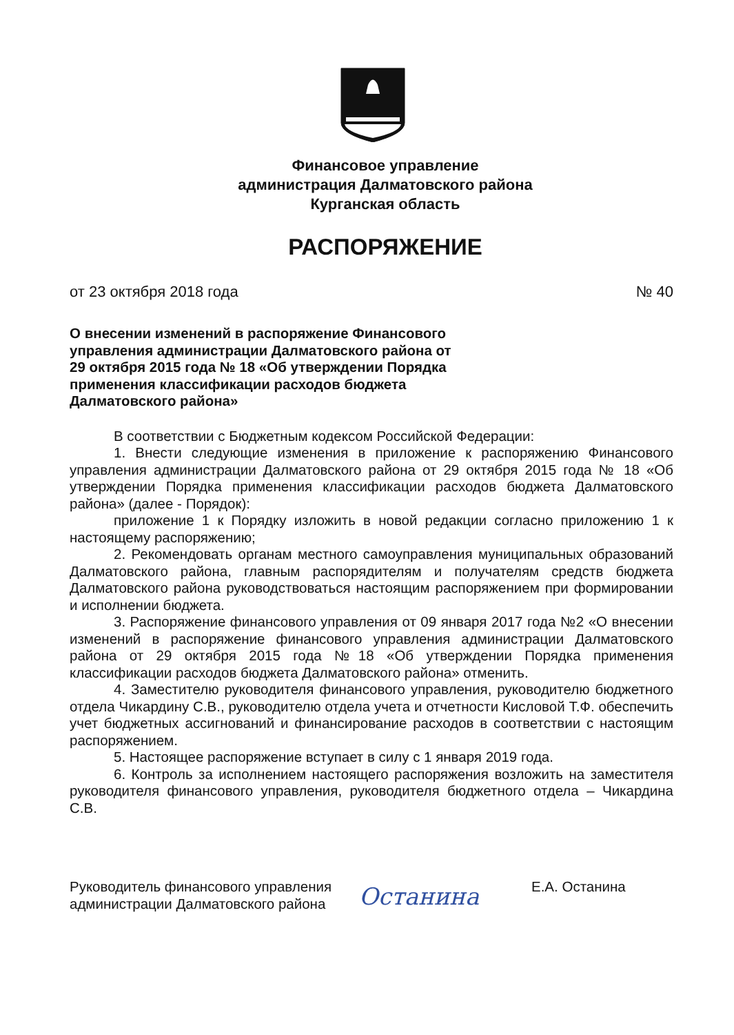Финансовое управление
администрация Далматовского района
Курганская область
РАСПОРЯЖЕНИЕ
от 23 октября 2018 года № 40
О внесении изменений в распоряжение Финансового управления администрации Далматовского района от 29 октября 2015 года № 18 «Об утверждении Порядка применения классификации расходов бюджета Далматовского района»
В соответствии с Бюджетным кодексом Российской Федерации:
1. Внести следующие изменения в приложение к распоряжению Финансового управления администрации Далматовского района от 29 октября 2015 года № 18 «Об утверждении Порядка применения классификации расходов бюджета Далматовского района» (далее - Порядок):
приложение 1 к Порядку изложить в новой редакции согласно приложению 1 к настоящему распоряжению;
2. Рекомендовать органам местного самоуправления муниципальных образований Далматовского района, главным распорядителям и получателям средств бюджета Далматовского района руководствоваться настоящим распоряжением при формировании и исполнении бюджета.
3. Распоряжение финансового управления от 09 января 2017 года №2 «О внесении изменений в распоряжение финансового управления администрации Далматовского района от 29 октября 2015 года №18 «Об утверждении Порядка применения классификации расходов бюджета Далматовского района» отменить.
4. Заместителю руководителя финансового управления, руководителю бюджетного отдела Чикардину С.В., руководителю отдела учета и отчетности Кисловой Т.Ф. обеспечить учет бюджетных ассигнований и финансирование расходов в соответствии с настоящим распоряжением.
5. Настоящее распоряжение вступает в силу с 1 января 2019 года.
6. Контроль за исполнением настоящего распоряжения возложить на заместителя руководителя финансового управления, руководителя бюджетного отдела – Чикардина С.В.
Руководитель финансового управления администрации Далматовского района
Останина
Е.А. Останина